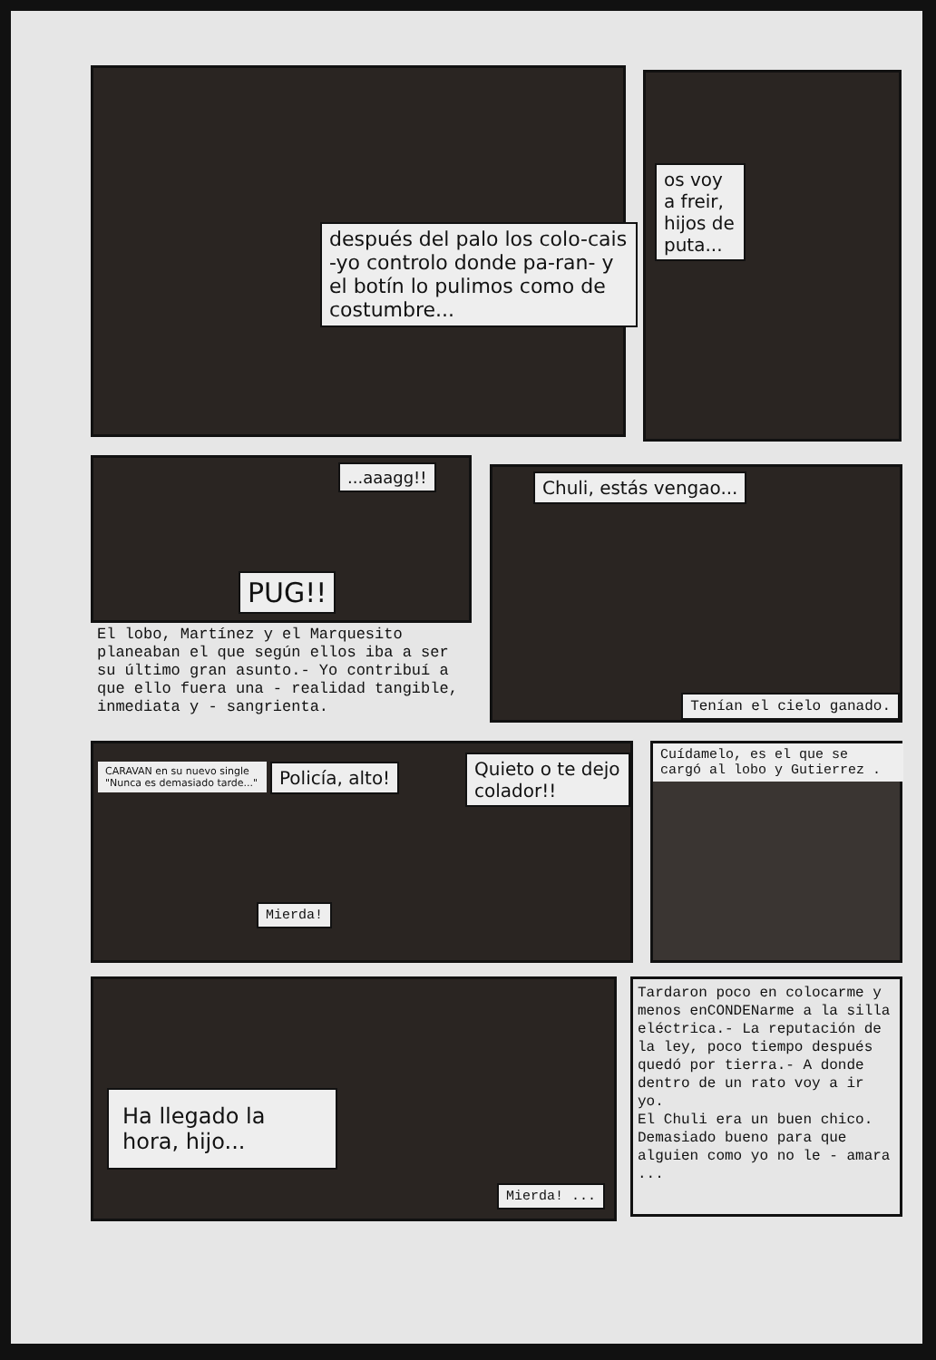después del palo los colo-cais -yo controlo donde pa-ran- y el botín lo pulimos como de costumbre...
os voy a freir, hijos de puta...
...aaagg!!
PUG!!
El lobo, Martínez y el Marquesito planeaban el que según ellos iba a ser su último gran asunto.- Yo contribuí a que ello fuera una - realidad tangible, inmediata y - sangrienta.
Chuli, estás vengao...
Tenían el cielo ganado.
CARAVAN en su nuevo single "Nunca es demasiado tarde..."
Policía, alto! Quieto o te dejo colador!!
Mierda!
Cuídamelo, es el que se cargó al lobo y Gutierrez .
Ha llegado la hora, hijo...
Mierda! ...
Tardaron poco en colocarme y menos enCONDENarme a la silla eléctrica.- La reputación de la ley, poco tiempo después quedó por tierra.- A donde dentro de un rato voy a ir yo.
El Chuli era un buen chico.
Demasiado bueno para que alguien como yo no le - amara ...